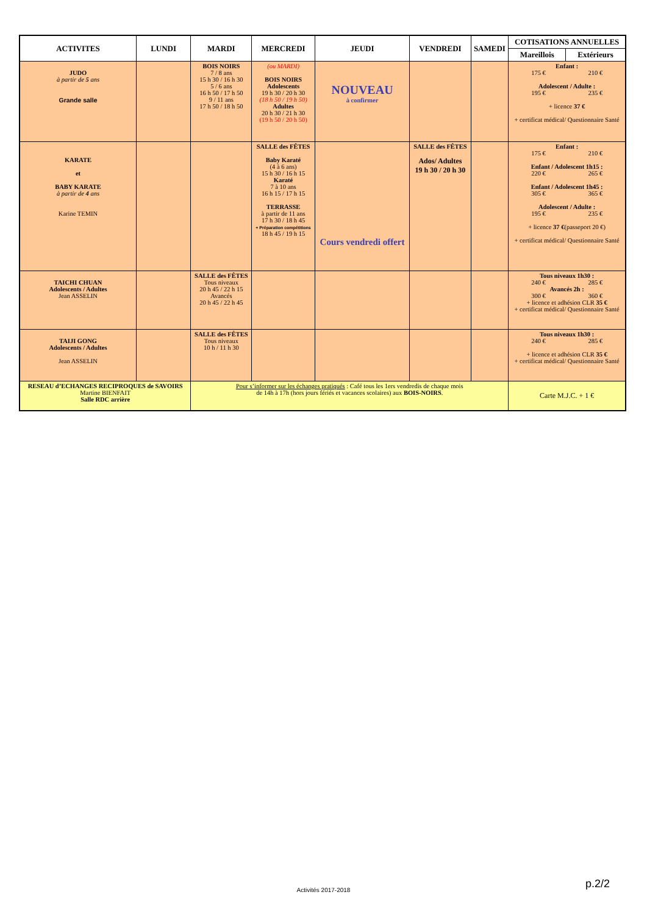| ACTIVITES | LUNDI | MARDI | MERCREDI | JEUDI | VENDREDI | SAMEDI | COTISATIONS ANNUELLES | |
| --- | --- | --- | --- | --- | --- | --- | --- | --- |
| | | | | | | | Mareillois | Extérieurs |
| JUDO à partir de 5 ans Grande salle | | BOIS NOIRS 7 / 8 ans 15 h 30 / 16 h 30 5 / 6 ans 16 h 50 / 17 h 50 9 / 11 ans 17 h 50 / 18 h 50 | (ou MARDI) BOIS NOIRS Adolescents 19 h 30 / 20 h 30 (18 h 50 / 19 h 50) Adultes 20 h 30 / 21 h 30 (19 h 50 / 20 h 50) | NOUVEAU à confirmer | | | Enfant : 175 € 210 € Adolescent / Adulte : 195 € 235 € + licence 37 € + certificat médical/ Questionnaire Santé | |
| KARATE et BABY KARATE à partir de 4 ans Karine TEMIN | | | SALLE des FÊTES Baby Karaté (4 à 6 ans) 15 h 30 / 16 h 15 Karaté 7 à 10 ans 16 h 15 / 17 h 15 TERRASSE à partir de 11 ans 17 h 30 / 18 h 45 + Préparation compétitions 18 h 45 / 19 h 15 | Cours vendredi offert | SALLE des FÊTES Ados/ Adultes 19 h 30 / 20 h 30 | | Enfant : 175 € 210 € Enfant / Adolescent 1h15 : 220 € 265 € Enfant / Adolescent 1h45 : 305 € 365 € Adolescent / Adulte : 195 € 235 € + licence 37 € (passeport 20 €) + certificat médical/ Questionnaire Santé | |
| TAICHI CHUAN Adolescents / Adultes Jean ASSELIN | | SALLE des FÊTES Tous niveaux 20 h 45 / 22 h 15 Avancés 20 h 45 / 22 h 45 | | | | | Tous niveaux 1h30 : 240 € 285 € Avancés 2h : 300 € 360 € + licence et adhésion CLR 35 € + certificat médical/ Questionnaire Santé | |
| TAIJI GONG Adolescents / Adultes Jean ASSELIN | | SALLE des FÊTES Tous niveaux 10 h / 11 h 30 | | | | | Tous niveaux 1h30 : 240 € 285 € + licence et adhésion CLR 35 € + certificat médical/ Questionnaire Santé | |
| RESEAU d’ECHANGES RECIPROQUES de SAVOIRS Martine BIENFAIT Salle RDC arrière | | Pour s’informer sur les échanges pratiqués : Café tous les 1ers vendredis de chaque mois de 14h à 17h (hors jours fériés et vacances scolaires) aux BOIS-NOIRS . | | | | | Carte M.J.C. + 1 € | |
Activités 2017-2018 p.2/2